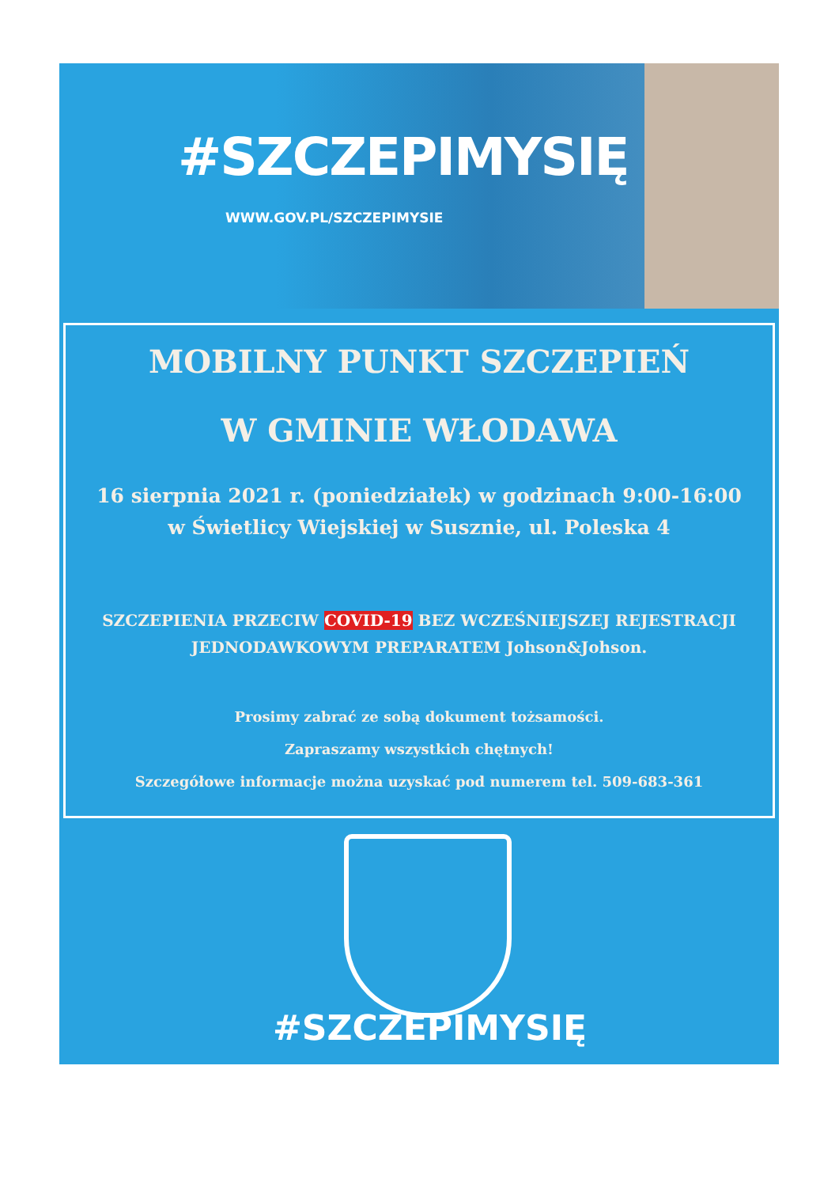#SZCZEPIMYSIĘ
WWW.GOV.PL/SZCZEPIMYSIE
MOBILNY PUNKT SZCZEPIEŃ
W GMINIE WŁODAWA
16 sierpnia 2021 r. (poniedziałek) w godzinach 9:00-16:00
w Świetlicy Wiejskiej w Susznie, ul. Poleska 4
SZCZEPIENIA PRZECIW COVID-19 BEZ WCZEŚNIEJSZEJ REJESTRACJI
JEDNODAWKOWYM PREPARATEM Johson&Johson.
Prosimy zabrać ze sobą dokument tożsamości.
Zapraszamy wszystkich chętnych!
Szczegółowe informacje można uzyskać pod numerem tel. 509-683-361
#SZCZEPIMYSIĘ